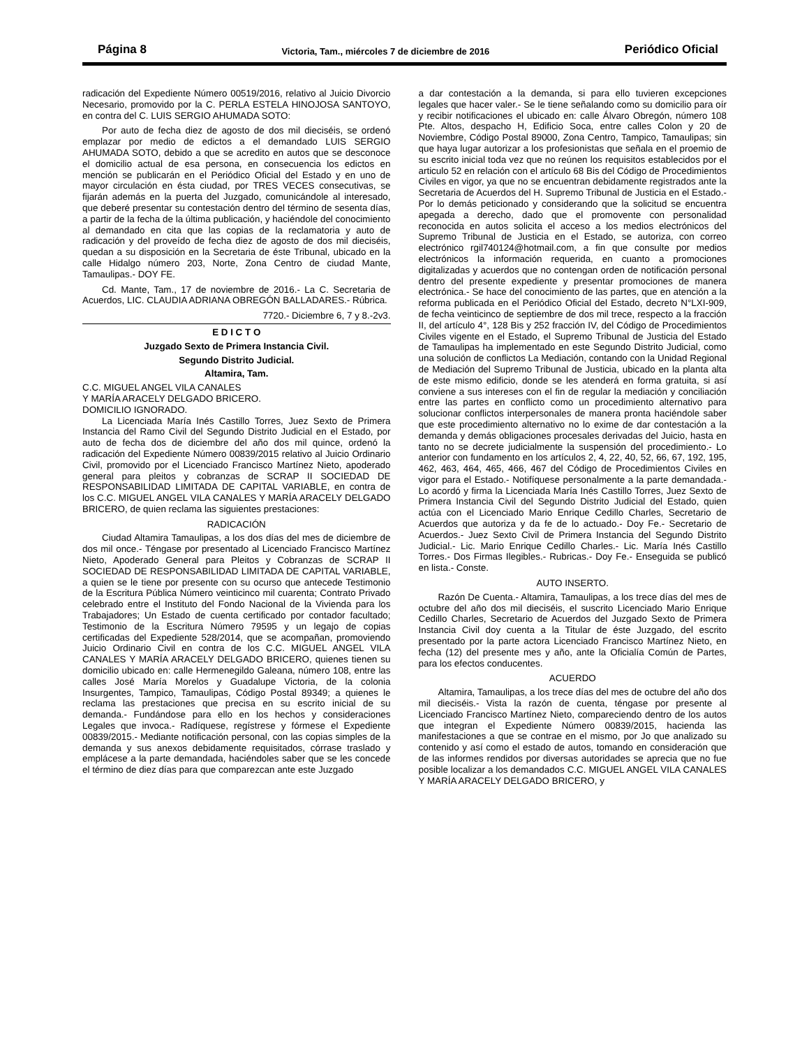Página 8 Victoria, Tam., miércoles 7 de diciembre de 2016 Periódico Oficial
radicación del Expediente Número 00519/2016, relativo al Juicio Divorcio Necesario, promovido por la C. PERLA ESTELA HINOJOSA SANTOYO, en contra del C. LUIS SERGIO AHUMADA SOTO:
Por auto de fecha diez de agosto de dos mil dieciséis, se ordenó emplazar por medio de edictos a el demandado LUIS SERGIO AHUMADA SOTO, debido a que se acredito en autos que se desconoce el domicilio actual de esa persona, en consecuencia los edictos en mención se publicarán en el Periódico Oficial del Estado y en uno de mayor circulación en ésta ciudad, por TRES VECES consecutivas, se fijarán además en la puerta del Juzgado, comunicándole al interesado, que deberé presentar su contestación dentro del término de sesenta días, a partir de la fecha de la última publicación, y haciéndole del conocimiento al demandado en cita que las copias de la reclamatoria y auto de radicación y del proveído de fecha diez de agosto de dos mil dieciséis, quedan a su disposición en la Secretaria de éste Tribunal, ubicado en la calle Hidalgo número 203, Norte, Zona Centro de ciudad Mante, Tamaulipas.- DOY FE.
Cd. Mante, Tam., 17 de noviembre de 2016.- La C. Secretaria de Acuerdos, LIC. CLAUDIA ADRIANA OBREGÓN BALLADARES.- Rúbrica.
7720.- Diciembre 6, 7 y 8.-2v3.
E D I C T O
Juzgado Sexto de Primera Instancia Civil.
Segundo Distrito Judicial.
Altamira, Tam.
C.C. MIGUEL ANGEL VILA CANALES
Y MARÍA ARACELY DELGADO BRICERO.
DOMICILIO IGNORADO.
La Licenciada María Inés Castillo Torres, Juez Sexto de Primera Instancia del Ramo Civil del Segundo Distrito Judicial en el Estado, por auto de fecha dos de diciembre del año dos mil quince, ordenó la radicación del Expediente Número 00839/2015 relativo al Juicio Ordinario Civil, promovido por el Licenciado Francisco Martínez Nieto, apoderado general para pleitos y cobranzas de SCRAP II SOCIEDAD DE RESPONSABILIDAD LIMITADA DE CAPITAL VARIABLE, en contra de los C.C. MIGUEL ANGEL VILA CANALES Y MARÍA ARACELY DELGADO BRICERO, de quien reclama las siguientes prestaciones:
RADICACIÓN
Ciudad Altamira Tamaulipas, a los dos días del mes de diciembre de dos mil once.- Téngase por presentado al Licenciado Francisco Martínez Nieto, Apoderado General para Pleitos y Cobranzas de SCRAP II SOCIEDAD DE RESPONSABILIDAD LIMITADA DE CAPITAL VARIABLE, a quien se le tiene por presente con su ocurso que antecede Testimonio de la Escritura Pública Número veinticinco mil cuarenta; Contrato Privado celebrado entre el Instituto del Fondo Nacional de la Vivienda para los Trabajadores; Un Estado de cuenta certificado por contador facultado; Testimonio de la Escritura Número 79595 y un legajo de copias certificadas del Expediente 528/2014, que se acompañan, promoviendo Juicio Ordinario Civil en contra de los C.C. MIGUEL ANGEL VILA CANALES Y MARÍA ARACELY DELGADO BRICERO, quienes tienen su domicilio ubicado en: calle Hermenegildo Galeana, número 108, entre las calles José María Morelos y Guadalupe Victoria, de la colonia Insurgentes, Tampico, Tamaulipas, Código Postal 89349; a quienes le reclama las prestaciones que precisa en su escrito inicial de su demanda.- Fundándose para ello en los hechos y consideraciones Legales que invoca.- Radíquese, regístrese y fórmese el Expediente 00839/2015.- Mediante notificación personal, con las copias simples de la demanda y sus anexos debidamente requisitados, córrase traslado y emplácese a la parte demandada, haciéndoles saber que se les concede el término de diez días para que comparezcan ante este Juzgado
a dar contestación a la demanda, si para ello tuvieren excepciones legales que hacer valer.- Se le tiene señalando como su domicilio para oír y recibir notificaciones el ubicado en: calle Álvaro Obregón, número 108 Pte. Altos, despacho H, Edificio Soca, entre calles Colon y 20 de Noviembre, Código Postal 89000, Zona Centro, Tampico, Tamaulipas; sin que haya lugar autorizar a los profesionistas que señala en el proemio de su escrito inicial toda vez que no reúnen los requisitos establecidos por el articulo 52 en relación con el artículo 68 Bis del Código de Procedimientos Civiles en vigor, ya que no se encuentran debidamente registrados ante la Secretaria de Acuerdos del H. Supremo Tribunal de Justicia en el Estado.- Por lo demás peticionado y considerando que la solicitud se encuentra apegada a derecho, dado que el promovente con personalidad reconocida en autos solicita el acceso a los medios electrónicos del Supremo Tribunal de Justicia en el Estado, se autoriza, con correo electrónico rgil740124@hotmail.com, a fin que consulte por medios electrónicos la información requerida, en cuanto a promociones digitalizadas y acuerdos que no contengan orden de notificación personal dentro del presente expediente y presentar promociones de manera electrónica.- Se hace del conocimiento de las partes, que en atención a la reforma publicada en el Periódico Oficial del Estado, decreto N°LXI-909, de fecha veinticinco de septiembre de dos mil trece, respecto a la fracción II, del artículo 4°, 128 Bis y 252 fracción IV, del Código de Procedimientos Civiles vigente en el Estado, el Supremo Tribunal de Justicia del Estado de Tamaulipas ha implementado en este Segundo Distrito Judicial, como una solución de conflictos La Mediación, contando con la Unidad Regional de Mediación del Supremo Tribunal de Justicia, ubicado en la planta alta de este mismo edificio, donde se les atenderá en forma gratuita, si así conviene a sus intereses con el fin de regular la mediación y conciliación entre las partes en conflicto como un procedimiento alternativo para solucionar conflictos interpersonales de manera pronta haciéndole saber que este procedimiento alternativo no lo exime de dar contestación a la demanda y demás obligaciones procesales derivadas del Juicio, hasta en tanto no se decrete judicialmente la suspensión del procedimiento.- Lo anterior con fundamento en los artículos 2, 4, 22, 40, 52, 66, 67, 192, 195, 462, 463, 464, 465, 466, 467 del Código de Procedimientos Civiles en vigor para el Estado.- Notifíquese personalmente a la parte demandada.- Lo acordó y firma la Licenciada María Inés Castillo Torres, Juez Sexto de Primera Instancia Civil del Segundo Distrito Judicial del Estado, quien actúa con el Licenciado Mario Enrique Cedillo Charles, Secretario de Acuerdos que autoriza y da fe de lo actuado.- Doy Fe.- Secretario de Acuerdos.- Juez Sexto Civil de Primera Instancia del Segundo Distrito Judicial.- Lic. Mario Enrique Cedillo Charles.- Lic. María Inés Castillo Torres.- Dos Firmas Ilegibles.- Rubricas.- Doy Fe.- Enseguida se publicó en lista.- Conste.
AUTO INSERTO.
Razón De Cuenta.- Altamira, Tamaulipas, a los trece días del mes de octubre del año dos mil dieciséis, el suscrito Licenciado Mario Enrique Cedillo Charles, Secretario de Acuerdos del Juzgado Sexto de Primera Instancia Civil doy cuenta a la Titular de éste Juzgado, del escrito presentado por la parte actora Licenciado Francisco Martínez Nieto, en fecha (12) del presente mes y año, ante la Oficialía Común de Partes, para los efectos conducentes.
ACUERDO
Altamira, Tamaulipas, a los trece días del mes de octubre del año dos mil dieciséis.- Vista la razón de cuenta, téngase por presente al Licenciado Francisco Martínez Nieto, compareciendo dentro de los autos que integran el Expediente Número 00839/2015, hacienda las manifestaciones a que se contrae en el mismo, por Jo que analizado su contenido y así como el estado de autos, tomando en consideración que de las informes rendidos por diversas autoridades se aprecia que no fue posible localizar a los demandados C.C. MIGUEL ANGEL VILA CANALES Y MARÍA ARACELY DELGADO BRICERO, y